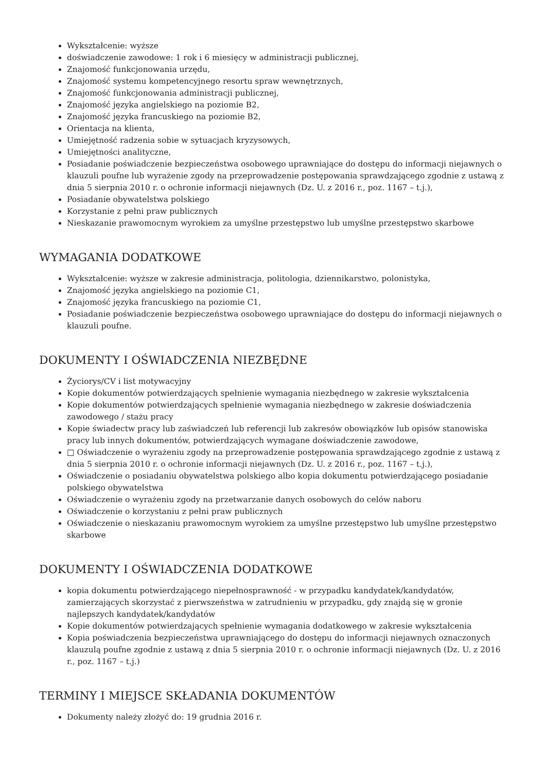Wykształcenie: wyższe
doświadczenie zawodowe: 1 rok i 6 miesięcy w administracji publicznej,
Znajomość funkcjonowania urzędu,
Znajomość systemu kompetencyjnego resortu spraw wewnętrznych,
Znajomość funkcjonowania administracji publicznej,
Znajomość języka angielskiego na poziomie B2,
Znajomość języka francuskiego na poziomie B2,
Orientacja na klienta,
Umiejętność radzenia sobie w sytuacjach kryzysowych,
Umiejętności analityczne,
Posiadanie poświadczenie bezpieczeństwa osobowego uprawniające do dostępu do informacji niejawnych o klauzuli poufne lub wyrażenie zgody na przeprowadzenie postępowania sprawdzającego zgodnie z ustawą z dnia 5 sierpnia 2010 r. o ochronie informacji niejawnych (Dz. U. z 2016 r., poz. 1167 – t.j.),
Posiadanie obywatelstwa polskiego
Korzystanie z pełni praw publicznych
Nieskazanie prawomocnym wyrokiem za umyślne przestępstwo lub umyślne przestępstwo skarbowe
WYMAGANIA DODATKOWE
Wykształcenie: wyższe w zakresie administracja, politologia, dziennikarstwo, polonistyka,
Znajomość języka angielskiego na poziomie C1,
Znajomość języka francuskiego na poziomie C1,
Posiadanie poświadczenie bezpieczeństwa osobowego uprawniające do dostępu do informacji niejawnych o klauzuli poufne.
DOKUMENTY I OŚWIADCZENIA NIEZBĘDNE
Życiorys/CV i list motywacyjny
Kopie dokumentów potwierdzających spełnienie wymagania niezbędnego w zakresie wykształcenia
Kopie dokumentów potwierdzających spełnienie wymagania niezbędnego w zakresie doświadczenia zawodowego / stażu pracy
Kopie świadectw pracy lub zaświadczeń lub referencji lub zakresów obowiązków lub opisów stanowiska pracy lub innych dokumentów, potwierdzających wymagane doświadczenie zawodowe,
□ Oświadczenie o wyrażeniu zgody na przeprowadzenie postępowania sprawdzającego zgodnie z ustawą z dnia 5 sierpnia 2010 r. o ochronie informacji niejawnych (Dz. U. z 2016 r., poz. 1167 – t.j.),
Oświadczenie o posiadaniu obywatelstwa polskiego albo kopia dokumentu potwierdzającego posiadanie polskiego obywatelstwa
Oświadczenie o wyrażeniu zgody na przetwarzanie danych osobowych do celów naboru
Oświadczenie o korzystaniu z pełni praw publicznych
Oświadczenie o nieskazaniu prawomocnym wyrokiem za umyślne przestępstwo lub umyślne przestępstwo skarbowe
DOKUMENTY I OŚWIADCZENIA DODATKOWE
kopia dokumentu potwierdzającego niepełnosprawność - w przypadku kandydatek/kandydatów, zamierzających skorzystać z pierwszeństwa w zatrudnieniu w przypadku, gdy znajdą się w gronie najlepszych kandydatek/kandydatów
Kopie dokumentów potwierdzających spełnienie wymagania dodatkowego w zakresie wykształcenia
Kopia poświadczenia bezpieczeństwa uprawniającego do dostępu do informacji niejawnych oznaczonych klauzulą poufne zgodnie z ustawą z dnia 5 sierpnia 2010 r. o ochronie informacji niejawnych (Dz. U. z 2016 r., poz. 1167 – t.j.)
TERMINY I MIEJSCE SKŁADANIA DOKUMENTÓW
Dokumenty należy złożyć do: 19 grudnia 2016 r.